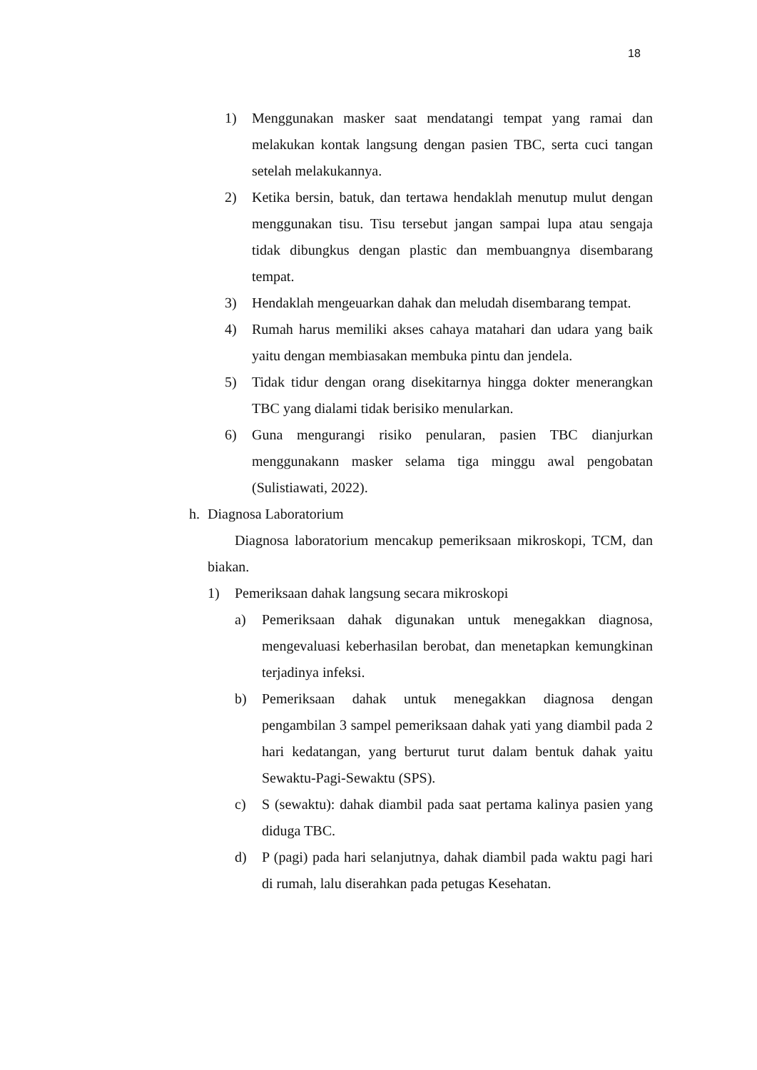18
1) Menggunakan masker saat mendatangi tempat yang ramai dan melakukan kontak langsung dengan pasien TBC, serta cuci tangan setelah melakukannya.
2) Ketika bersin, batuk, dan tertawa hendaklah menutup mulut dengan menggunakan tisu. Tisu tersebut jangan sampai lupa atau sengaja tidak dibungkus dengan plastic dan membuangnya disembarang tempat.
3) Hendaklah mengeuarkan dahak dan meludah disembarang tempat.
4) Rumah harus memiliki akses cahaya matahari dan udara yang baik yaitu dengan membiasakan membuka pintu dan jendela.
5) Tidak tidur dengan orang disekitarnya hingga dokter menerangkan TBC yang dialami tidak berisiko menularkan.
6) Guna mengurangi risiko penularan, pasien TBC dianjurkan menggunakann masker selama tiga minggu awal pengobatan (Sulistiawati, 2022).
h. Diagnosa Laboratorium
Diagnosa laboratorium mencakup pemeriksaan mikroskopi, TCM, dan biakan.
1) Pemeriksaan dahak langsung secara mikroskopi
a) Pemeriksaan dahak digunakan untuk menegakkan diagnosa, mengevaluasi keberhasilan berobat, dan menetapkan kemungkinan terjadinya infeksi.
b) Pemeriksaan dahak untuk menegakkan diagnosa dengan pengambilan 3 sampel pemeriksaan dahak yati yang diambil pada 2 hari kedatangan, yang berturut turut dalam bentuk dahak yaitu Sewaktu-Pagi-Sewaktu (SPS).
c) S (sewaktu): dahak diambil pada saat pertama kalinya pasien yang diduga TBC.
d) P (pagi) pada hari selanjutnya, dahak diambil pada waktu pagi hari di rumah, lalu diserahkan pada petugas Kesehatan.